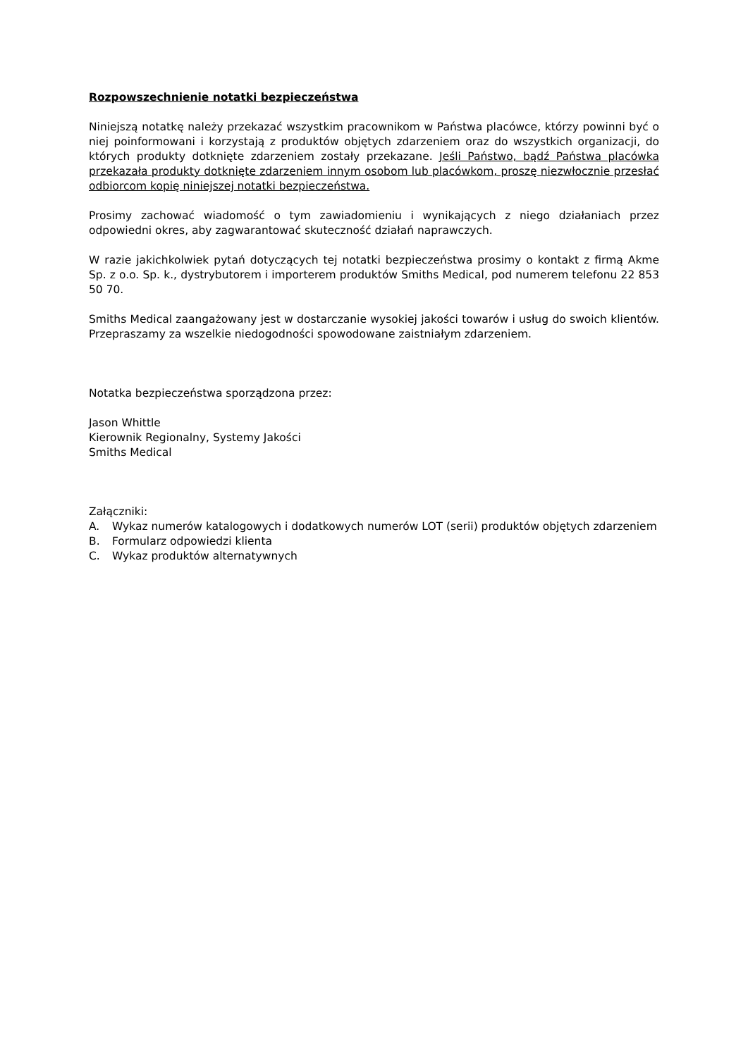Rozpowszechnienie notatki bezpieczeństwa
Niniejszą notatkę należy przekazać wszystkim pracownikom w Państwa placówce, którzy powinni być o niej poinformowani i korzystają z produktów objętych zdarzeniem oraz do wszystkich organizacji, do których produkty dotknięte zdarzeniem zostały przekazane. Jeśli Państwo, bądź Państwa placówka przekazała produkty dotknięte zdarzeniem innym osobom lub placówkom, proszę niezwłocznie przesłać odbiorcom kopię niniejszej notatki bezpieczeństwa.
Prosimy zachować wiadomość o tym zawiadomieniu i wynikających z niego działaniach przez odpowiedni okres, aby zagwarantować skuteczność działań naprawczych.
W razie jakichkolwiek pytań dotyczących tej notatki bezpieczeństwa prosimy o kontakt z firmą Akme Sp. z o.o. Sp. k., dystrybutorem i importerem produktów Smiths Medical, pod numerem telefonu 22 853 50 70.
Smiths Medical zaangażowany jest w dostarczanie wysokiej jakości towarów i usług do swoich klientów. Przepraszamy za wszelkie niedogodności spowodowane zaistniałym zdarzeniem.
Notatka bezpieczeństwa sporządzona przez:
Jason Whittle
Kierownik Regionalny, Systemy Jakości
Smiths Medical
Załączniki:
A. Wykaz numerów katalogowych i dodatkowych numerów LOT (serii) produktów objętych zdarzeniem
B. Formularz odpowiedzi klienta
C. Wykaz produktów alternatywnych